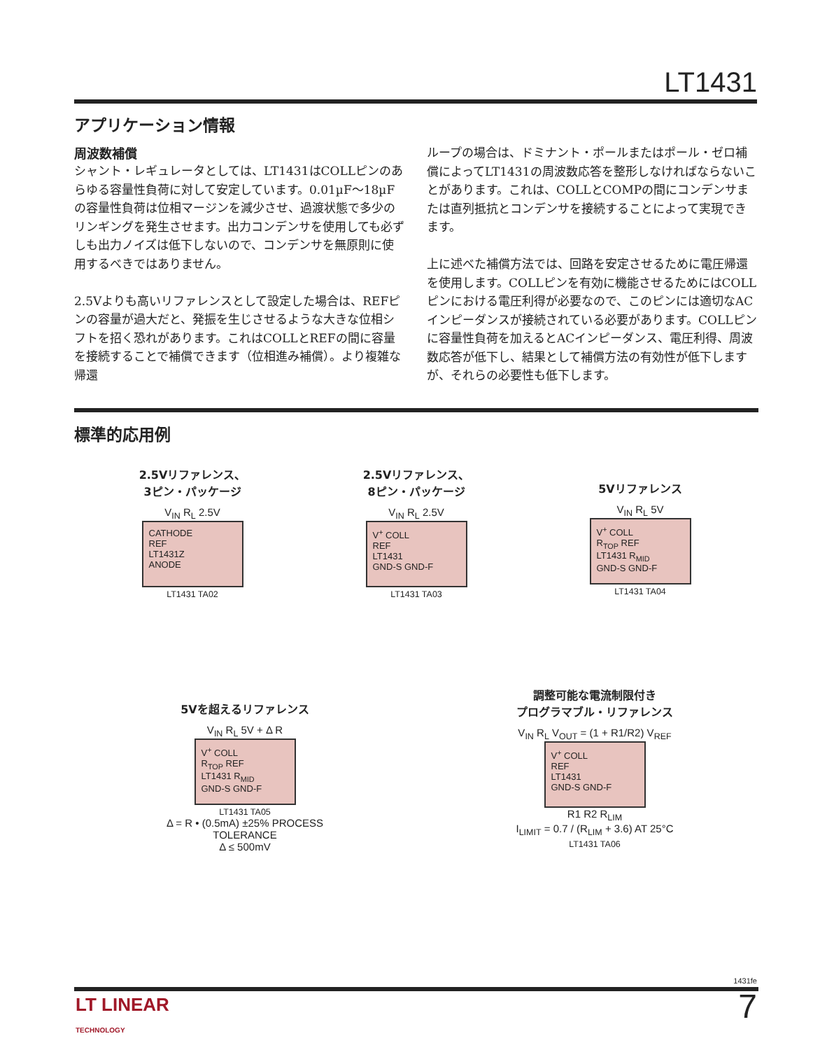LT1431
アプリケーション情報
周波数補償
シャント・レギュレータとしては、LT1431はCOLLピンのあらゆる容量性負荷に対して安定しています。0.01µF～18µFの容量性負荷は位相マージンを減少させ、過渡状態で多少のリンギングを発生させます。出力コンデンサを使用しても必ずしも出力ノイズは低下しないので、コンデンサを無原則に使用するべきではありません。
2.5Vよりも高いリファレンスとして設定した場合は、REFピンの容量が過大だと、発振を生じさせるような大きな位相シフトを招く恐れがあります。これはCOLLとREFの間に容量を接続することで補償できます（位相進み補償）。より複雑な帰還
ループの場合は、ドミナント・ポールまたはポール・ゼロ補償によってLT1431の周波数応答を整形しなければならないことがあります。これは、COLLとCOMPの間にコンデンサまたは直列抵抗とコンデンサを接続することによって実現できます。
上に述べた補償方法では、回路を安定させるために電圧帰還を使用します。COLLピンを有効に機能させるためにはCOLLピンにおける電圧利得が必要なので、このピンには適切なACインピーダンスが接続されている必要があります。COLLピンに容量性負荷を加えるとACインピーダンス、電圧利得、周波数応答が低下し、結果として補償方法の有効性が低下します
が、それらの必要性も低下します。
標準的応用例
2.5Vリファレンス、
3ピン・パッケージ
V<sub>IN</sub> R<sub>L</sub> 2.5V
CATHODE
REF
LT1431Z
ANODE
LT1431 TA02
2.5Vリファレンス、
8ピン・パッケージ
V<sub>IN</sub> R<sub>L</sub> 2.5V
V<sup>+</sup> COLL
REF
LT1431
GND-S GND-F
LT1431 TA03
5Vリファレンス
V<sub>IN</sub> R<sub>L</sub> 5V
V<sup>+</sup> COLL
R<sub>TOP</sub> REF
LT1431 R<sub>MID</sub>
GND-S GND-F
LT1431 TA04
5Vを超えるリファレンス
V<sub>IN</sub> R<sub>L</sub> 5V + Δ R
V<sup>+</sup> COLL
R<sub>TOP</sub> REF
LT1431 R<sub>MID</sub>
GND-S GND-F
LT1431 TA05
Δ = R • (0.5mA) ±25% PROCESS TOLERANCE
Δ ≤ 500mV
調整可能な電流制限付き
プログラマブル・リファレンス
V<sub>IN</sub> R<sub>L</sub> V<sub>OUT</sub> = (1 + R1/R2) V<sub>REF</sub>
V<sup>+</sup> COLL
REF
LT1431
GND-S GND-F
R1 R2 R<sub>LIM</sub>
I<sub>LIMIT</sub> = 0.7 / (R<sub>LIM</sub> + 3.6) AT 25°C
LT1431 TA06
1431fe
LT LINEAR
TECHNOLOGY
7